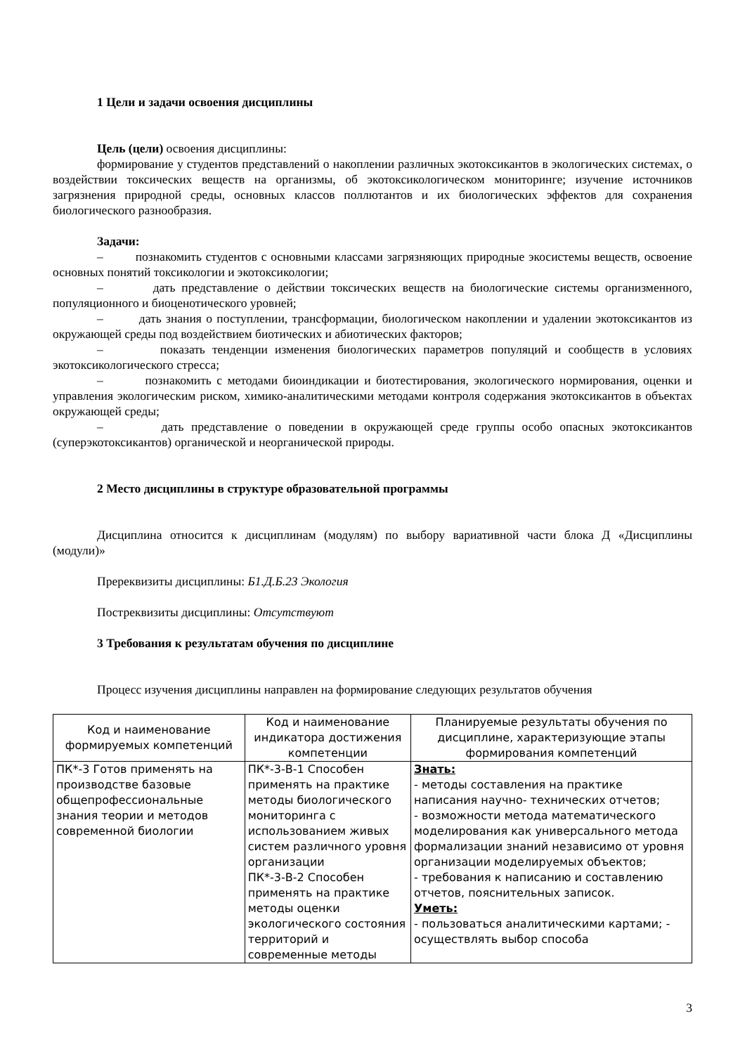1 Цели и задачи освоения дисциплины
Цель (цели) освоения дисциплины:
формирование у студентов представлений о накоплении различных экотоксикантов в экологических системах, о воздействии токсических веществ на организмы, об экотоксикологическом мониторинге; изучение источников загрязнения природной среды, основных классов поллютантов и их биологических эффектов для сохранения биологического разнообразия.
Задачи:
– познакомить студентов с основными классами загрязняющих природные экосистемы веществ, освоение основных понятий токсикологии и экотоксикологии;
– дать представление о действии токсических веществ на биологические системы организменного, популяционного и биоценотического уровней;
– дать знания о поступлении, трансформации, биологическом накоплении и удалении экотоксикантов из окружающей среды под воздействием биотических и абиотических факторов;
– показать тенденции изменения биологических параметров популяций и сообществ в условиях экотоксикологического стресса;
– познакомить с методами биоиндикации и биотестирования, экологического нормирования, оценки и управления экологическим риском, химико-аналитическими методами контроля содержания экотоксикантов в объектах окружающей среды;
– дать представление о поведении в окружающей среде группы особо опасных экотоксикантов (суперэкотоксикантов) органической и неорганической природы.
2 Место дисциплины в структуре образовательной программы
Дисциплина относится к дисциплинам (модулям) по выбору вариативной части блока Д «Дисциплины (модули)»
Пререквизиты дисциплины: Б1.Д.Б.23 Экология
Постреквизиты дисциплины: Отсутствуют
3 Требования к результатам обучения по дисциплине
Процесс изучения дисциплины направлен на формирование следующих результатов обучения
| Код и наименование формируемых компетенций | Код и наименование индикатора достижения компетенции | Планируемые результаты обучения по дисциплине, характеризующие этапы формирования компетенций |
| --- | --- | --- |
| ПК*-3 Готов применять на производстве базовые общепрофессиональные знания теории и методов современной биологии | ПК*-3-В-1 Способен применять на практике методы биологического мониторинга с использованием живых систем различного уровня организации ПК*-3-В-2 Способен применять на практике методы оценки экологического состояния территорий и современные методы | Знать: - методы составления на практике написания научно- технических отчетов; - возможности метода математического моделирования как универсального метода формализации знаний независимо от уровня организации моделируемых объектов; - требования к написанию и составлению отчетов, пояснительных записок. Уметь: - пользоваться аналитическими картами; - осуществлять выбор способа |
3